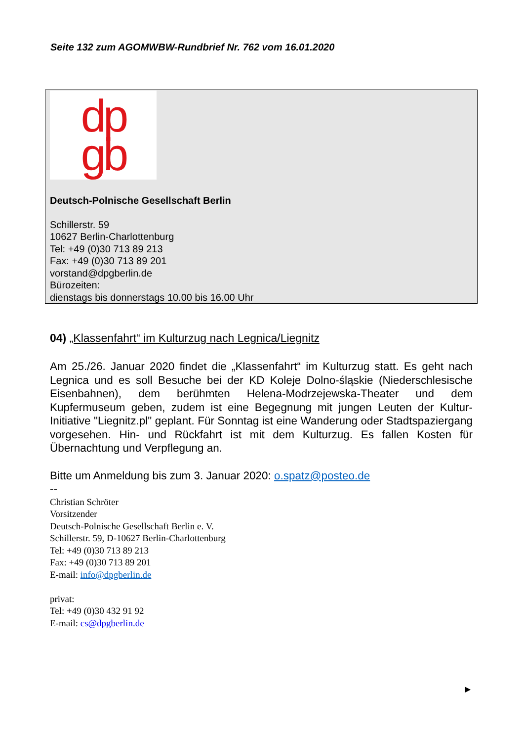Seite 132 zum AGOMWBW-Rundbrief Nr. 762 vom 16.01.2020
dp
gb
Deutsch-Polnische Gesellschaft Berlin
Schillerstr. 59
10627 Berlin-Charlottenburg
Tel: +49 (0)30 713 89 213
Fax: +49 (0)30 713 89 201
vorstand@dpgberlin.de
Bürozeiten:
dienstags bis donnerstags 10.00 bis 16.00 Uhr
04) „Klassenfahrt“ im Kulturzug nach Legnica/Liegnitz
Am 25./26. Januar 2020 findet die „Klassenfahrt“ im Kulturzug statt. Es geht nach Legnica und es soll Besuche bei der KD Koleje Dolno-śląskie (Niederschlesische Eisenbahnen), dem berühmten Helena-Modrzejewska-Theater und dem Kupfermuseum geben, zudem ist eine Begegnung mit jungen Leuten der Kultur-Initiative "Liegnitz.pl" geplant. Für Sonntag ist eine Wanderung oder Stadtspaziergang vorgesehen. Hin- und Rückfahrt ist mit dem Kulturzug. Es fallen Kosten für Übernachtung und Verpflegung an.
Bitte um Anmeldung bis zum 3. Januar 2020: o.spatz@posteo.de
--
Christian Schröter
Vorsitzender
Deutsch-Polnische Gesellschaft Berlin e. V.
Schillerstr. 59, D-10627 Berlin-Charlottenburg
Tel: +49 (0)30 713 89 213
Fax: +49 (0)30 713 89 201
E-mail: info@dpgberlin.de
privat:
Tel: +49 (0)30 432 91 92
E-mail: cs@dpgberlin.de
►